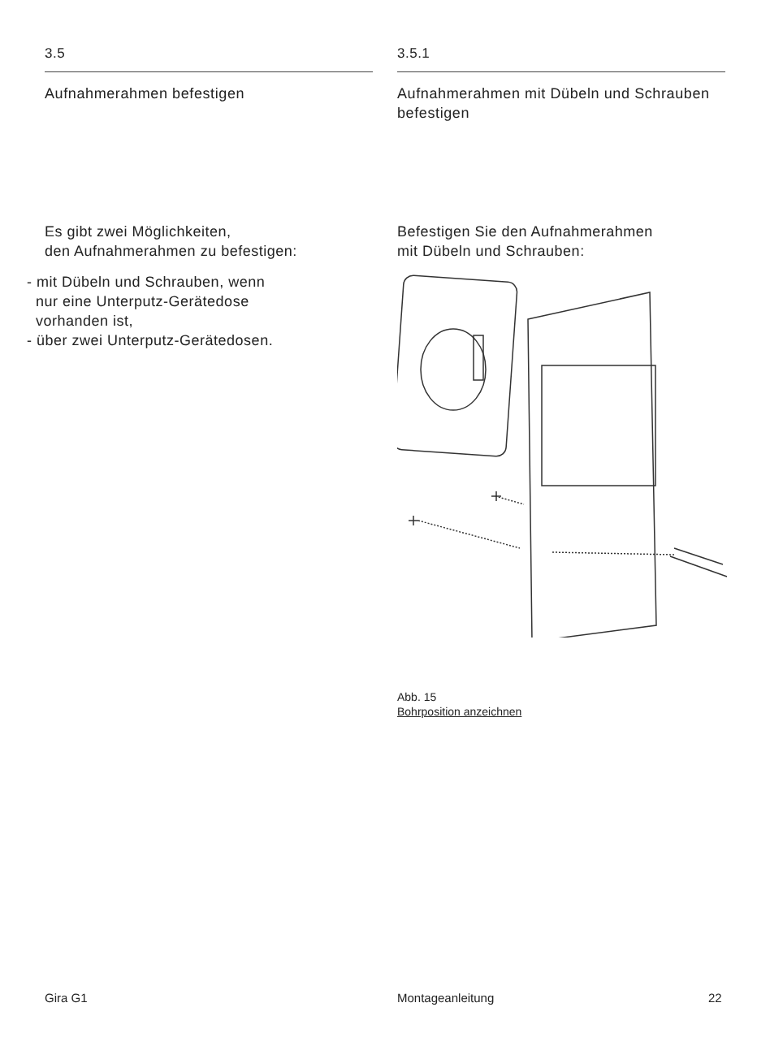3.5
Aufnahmerahmen befestigen
Es gibt zwei Möglichkeiten,
den Aufnahmerahmen zu befestigen:
- mit Dübeln und Schrauben, wenn
nur eine Unterputz-Gerätedose
vorhanden ist,
- über zwei Unterputz-Gerätedosen.
3.5.1
Aufnahmerahmen mit Dübeln und Schrauben befestigen
Befestigen Sie den Aufnahmerahmen
mit Dübeln und Schrauben:
Abb. 15
Bohrposition anzeichnen
Gira G1 Montageanleitung 22